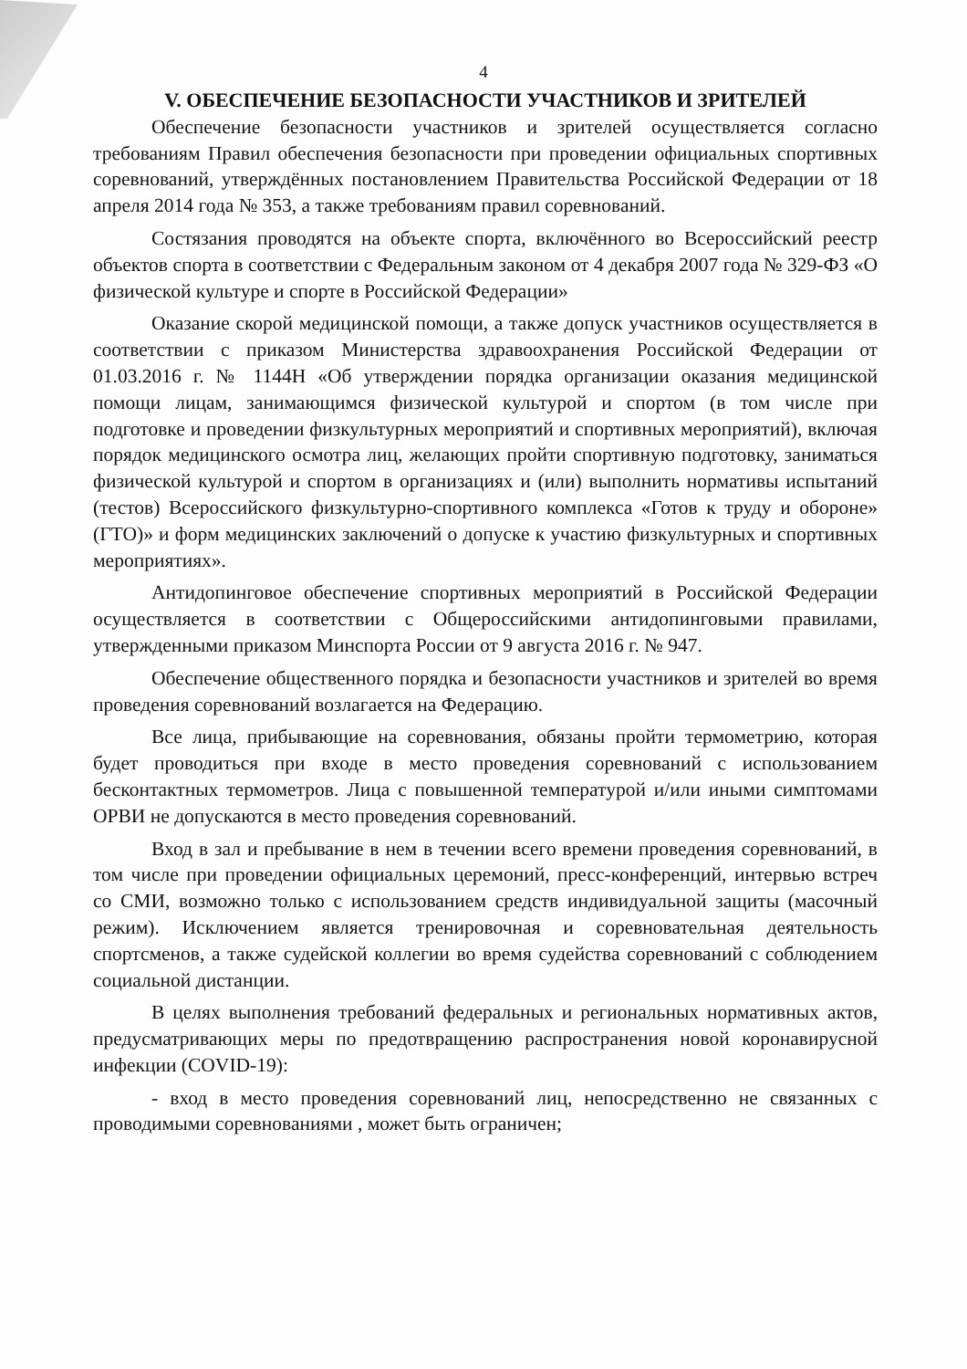4
V. ОБЕСПЕЧЕНИЕ БЕЗОПАСНОСТИ УЧАСТНИКОВ И ЗРИТЕЛЕЙ
Обеспечение безопасности участников и зрителей осуществляется согласно требованиям Правил обеспечения безопасности при проведении официальных спортивных соревнований, утверждённых постановлением Правительства Российской Федерации от 18 апреля 2014 года № 353, а также требованиям правил соревнований.
Состязания проводятся на объекте спорта, включённого во Всероссийский реестр объектов спорта в соответствии с Федеральным законом от 4 декабря 2007 года № 329-ФЗ «О физической культуре и спорте в Российской Федерации»
Оказание скорой медицинской помощи, а также допуск участников осуществляется в соответствии с приказом Министерства здравоохранения Российской Федерации от 01.03.2016 г. № 1144Н «Об утверждении порядка организации оказания медицинской помощи лицам, занимающимся физической культурой и спортом (в том числе при подготовке и проведении физкультурных мероприятий и спортивных мероприятий), включая порядок медицинского осмотра лиц, желающих пройти спортивную подготовку, заниматься физической культурой и спортом в организациях и (или) выполнить нормативы испытаний (тестов) Всероссийского физкультурно-спортивного комплекса «Готов к труду и обороне» (ГТО)» и форм медицинских заключений о допуске к участию физкультурных и спортивных мероприятиях».
Антидопинговое обеспечение спортивных мероприятий в Российской Федерации осуществляется в соответствии с Общероссийскими антидопинговыми правилами, утвержденными приказом Минспорта России от 9 августа 2016 г. № 947.
Обеспечение общественного порядка и безопасности участников и зрителей во время проведения соревнований возлагается на Федерацию.
Все лица, прибывающие на соревнования, обязаны пройти термометрию, которая будет проводиться при входе в место проведения соревнований с использованием бесконтактных термометров. Лица с повышенной температурой и/или иными симптомами ОРВИ не допускаются в место проведения соревнований.
Вход в зал и пребывание в нем в течении всего времени проведения соревнований, в том числе при проведении официальных церемоний, пресс-конференций, интервью встреч со СМИ, возможно только с использованием средств индивидуальной защиты (масочный режим). Исключением является тренировочная и соревновательная деятельность спортсменов, а также судейской коллегии во время судейства соревнований с соблюдением социальной дистанции.
В целях выполнения требований федеральных и региональных нормативных актов, предусматривающих меры по предотвращению распространения новой коронавирусной инфекции (COVID-19):
- вход в место проведения соревнований лиц, непосредственно не связанных с проводимыми соревнованиями , может быть ограничен;